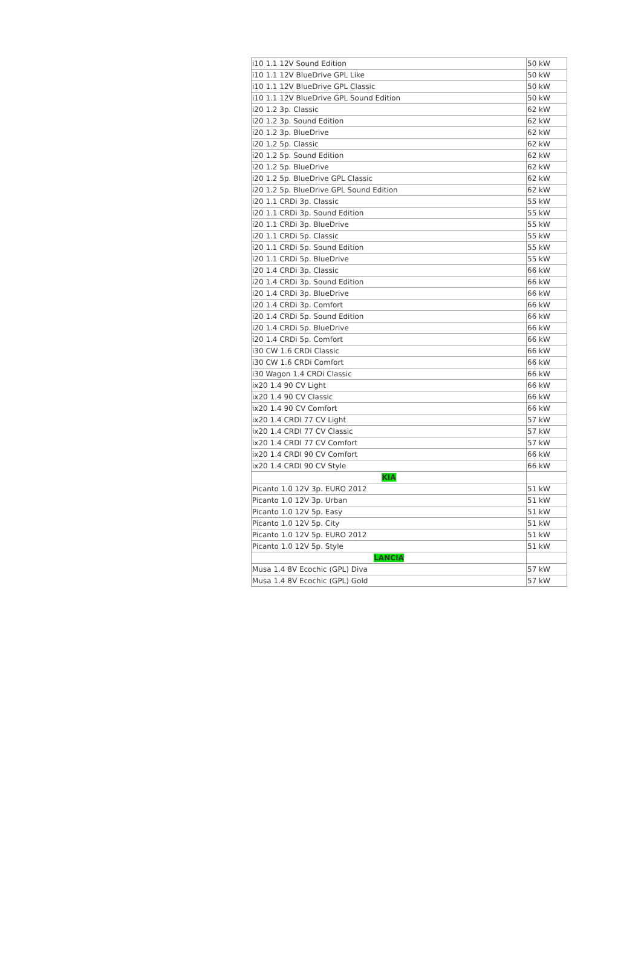| i10 1.1 12V Sound Edition | 50 kW |
| i10 1.1 12V BlueDrive GPL Like | 50 kW |
| i10 1.1 12V BlueDrive GPL Classic | 50 kW |
| i10 1.1 12V BlueDrive GPL Sound Edition | 50 kW |
| i20 1.2 3p. Classic | 62 kW |
| i20 1.2 3p. Sound Edition | 62 kW |
| i20 1.2 3p. BlueDrive | 62 kW |
| i20 1.2 5p. Classic | 62 kW |
| i20 1.2 5p. Sound Edition | 62 kW |
| i20 1.2 5p. BlueDrive | 62 kW |
| i20 1.2 5p. BlueDrive GPL Classic | 62 kW |
| i20 1.2 5p. BlueDrive GPL Sound Edition | 62 kW |
| i20 1.1 CRDi 3p. Classic | 55 kW |
| i20 1.1 CRDi 3p. Sound Edition | 55 kW |
| i20 1.1 CRDi 3p. BlueDrive | 55 kW |
| i20 1.1 CRDi 5p. Classic | 55 kW |
| i20 1.1 CRDi 5p. Sound Edition | 55 kW |
| i20 1.1 CRDi 5p. BlueDrive | 55 kW |
| i20 1.4 CRDi 3p. Classic | 66 kW |
| i20 1.4 CRDi 3p. Sound Edition | 66 kW |
| i20 1.4 CRDi 3p. BlueDrive | 66 kW |
| i20 1.4 CRDi 3p. Comfort | 66 kW |
| i20 1.4 CRDi 5p. Sound Edition | 66 kW |
| i20 1.4 CRDi 5p. BlueDrive | 66 kW |
| i20 1.4 CRDi 5p. Comfort | 66 kW |
| i30 CW 1.6 CRDi Classic | 66 kW |
| i30 CW 1.6 CRDi Comfort | 66 kW |
| i30 Wagon 1.4 CRDi Classic | 66 kW |
| ix20 1.4 90 CV Light | 66 kW |
| ix20 1.4 90 CV Classic | 66 kW |
| ix20 1.4 90 CV Comfort | 66 kW |
| ix20 1.4 CRDI 77 CV Light | 57 kW |
| ix20 1.4 CRDI 77 CV Classic | 57 kW |
| ix20 1.4 CRDI 77 CV Comfort | 57 kW |
| ix20 1.4 CRDI 90 CV Comfort | 66 kW |
| ix20 1.4 CRDI 90 CV Style | 66 kW |
| KIA | |
| Picanto 1.0 12V 3p. EURO 2012 | 51 kW |
| Picanto 1.0 12V 3p. Urban | 51 kW |
| Picanto 1.0 12V 5p. Easy | 51 kW |
| Picanto 1.0 12V 5p. City | 51 kW |
| Picanto 1.0 12V 5p. EURO 2012 | 51 kW |
| Picanto 1.0 12V 5p. Style | 51 kW |
| LANCIA | |
| Musa 1.4 8V Ecochic (GPL) Diva | 57 kW |
| Musa 1.4 8V Ecochic (GPL) Gold | 57 kW |